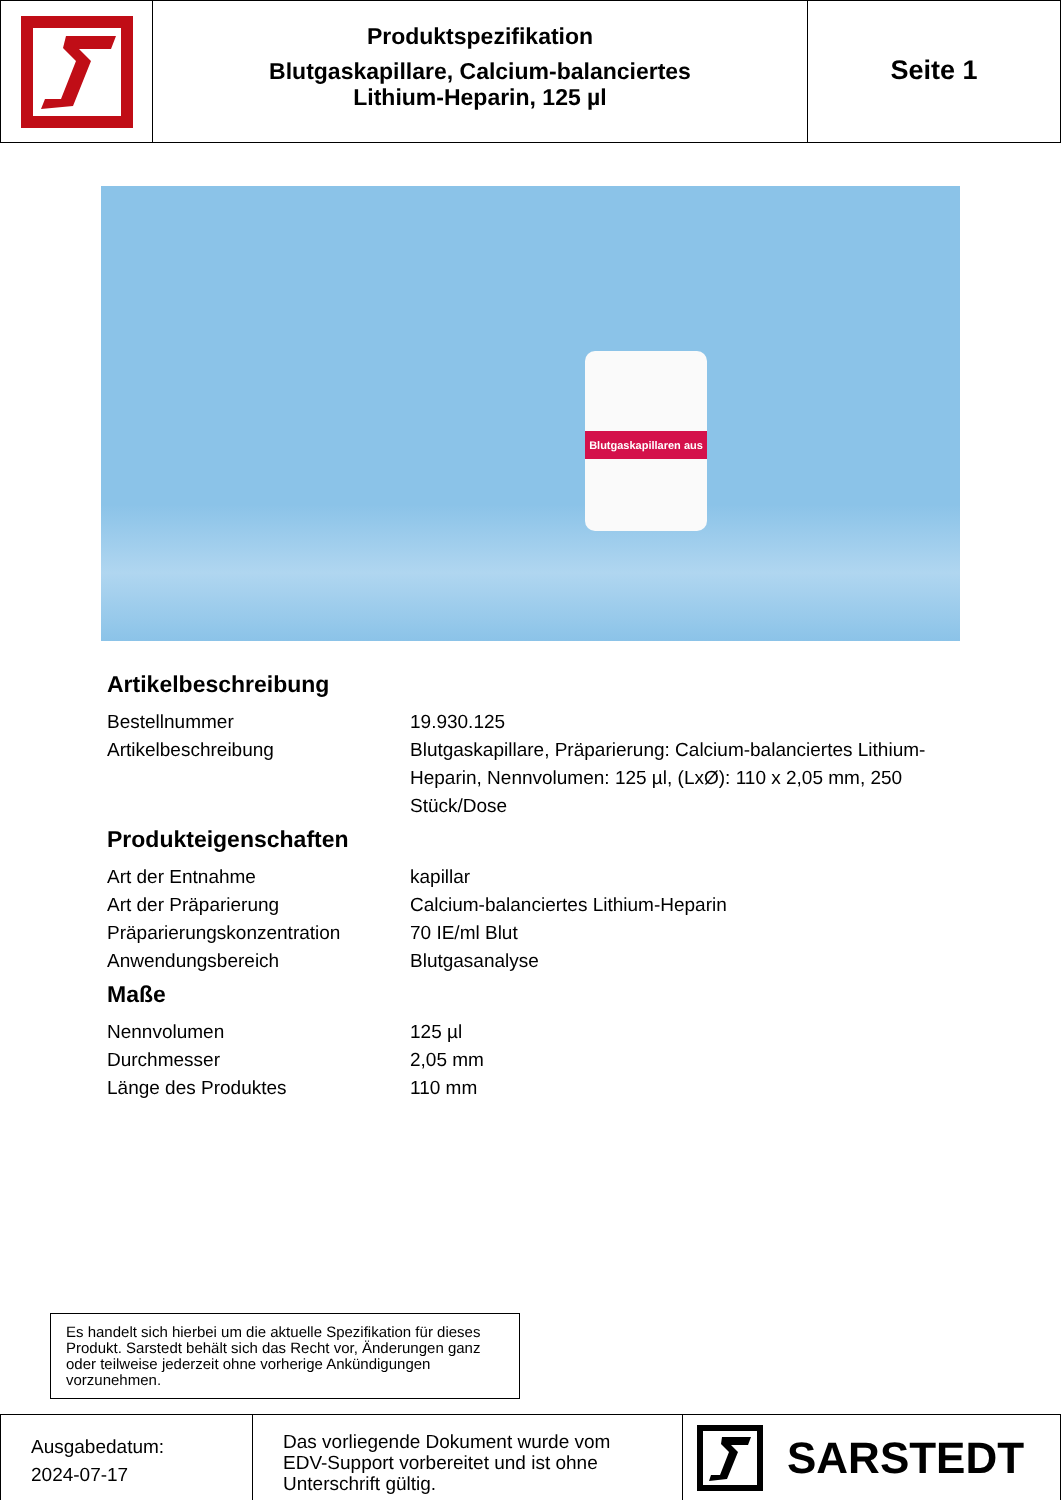Produktspezifikation
Blutgaskapillare, Calcium-balanciertes
Lithium-Heparin, 125 µl
Seite 1
Blutgaskapillaren aus
Artikelbeschreibung
| Bestellnummer | 19.930.125 |
| Artikelbeschreibung | Blutgaskapillare, Präparierung: Calcium-balanciertes Lithium-Heparin, Nennvolumen: 125 µl, (LxØ): 110 x 2,05 mm, 250 Stück/Dose |
Produkteigenschaften
| Art der Entnahme | kapillar |
| Art der Präparierung | Calcium-balanciertes Lithium-Heparin |
| Präparierungskonzentration | 70 IE/ml Blut |
| Anwendungsbereich | Blutgasanalyse |
Maße
| Nennvolumen | 125 µl |
| Durchmesser | 2,05 mm |
| Länge des Produktes | 110 mm |
Es handelt sich hierbei um die aktuelle Spezifikation für dieses Produkt. Sarstedt behält sich das Recht vor, Änderungen ganz oder teilweise jederzeit ohne vorherige Ankündigungen vorzunehmen.
Ausgabedatum:
2024-07-17
Das vorliegende Dokument wurde vom EDV-Support vorbereitet und ist ohne Unterschrift gültig.
SARSTEDT